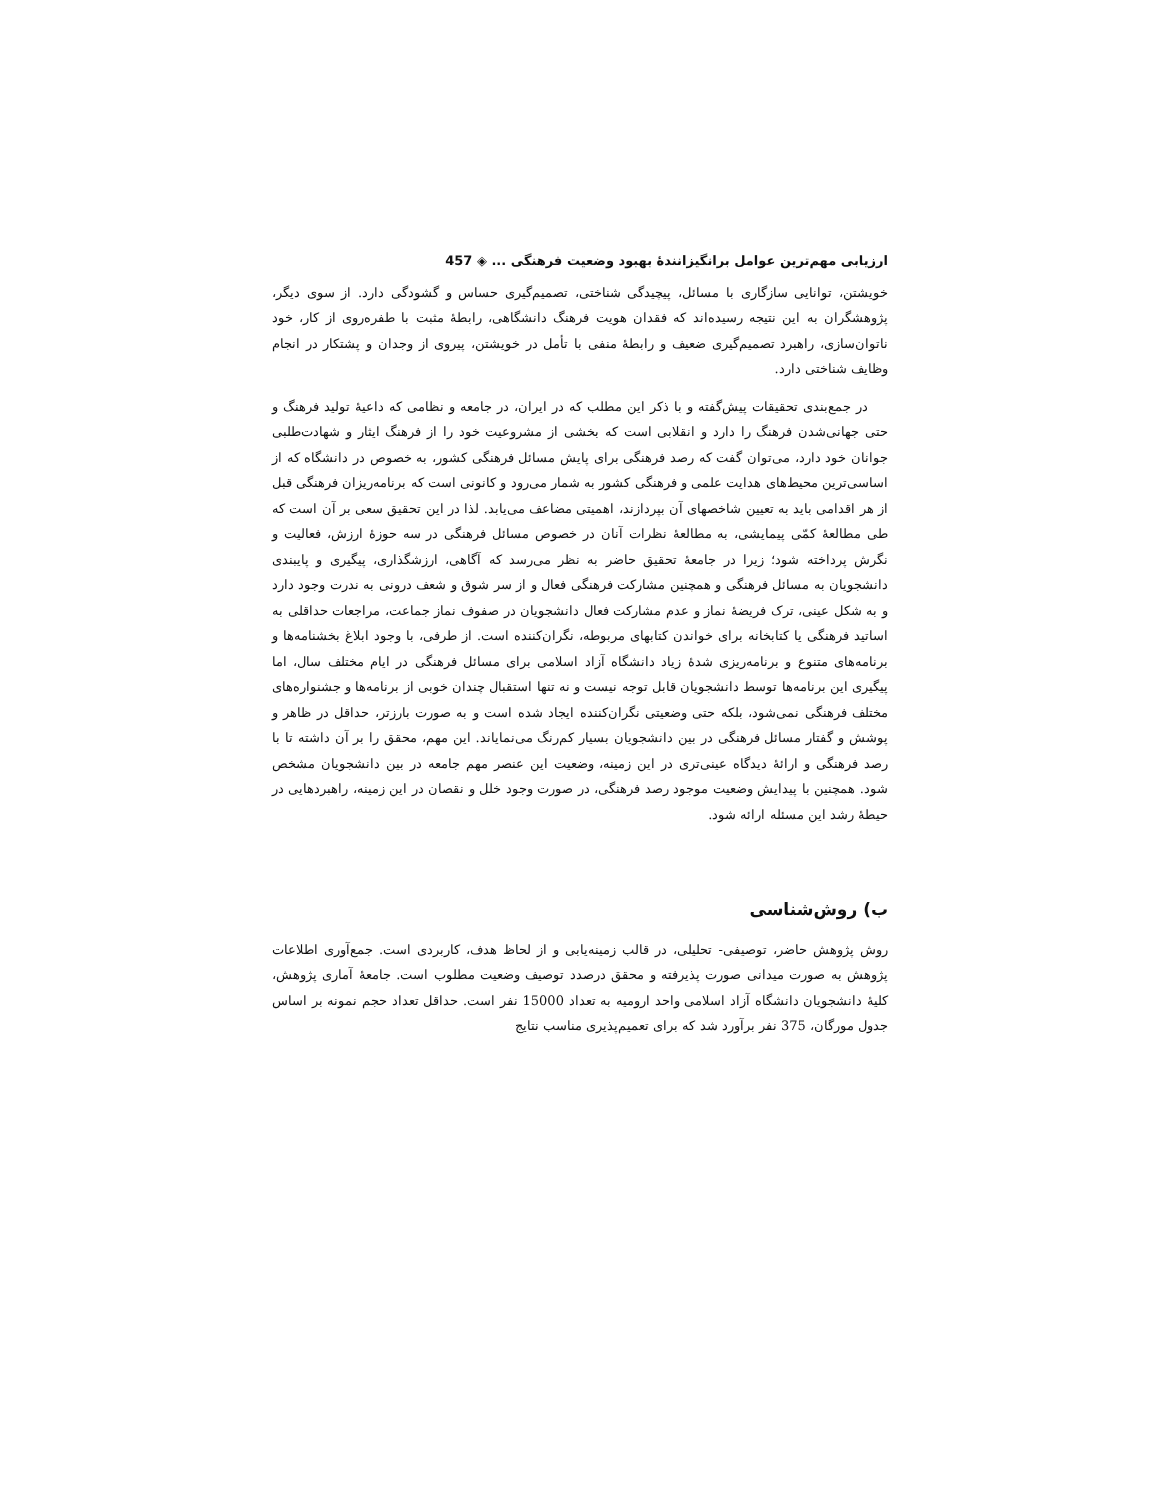ارزیابی مهم‌ترین عوامل برانگیزانندۀ بهبود وضعیت فرهنگی ... ◈ 457
خویشتن، توانایی سازگاری با مسائل، پیچیدگی شناختی، تصمیم‌گیری حساس و گشودگی دارد. از سوی دیگر، پژوهشگران به این نتیجه رسیده‌اند که فقدان هویت فرهنگ دانشگاهی، رابطۀ مثبت با طفره‌روی از کار، خود ناتوان‌سازی، راهبرد تصمیم‌گیری ضعیف و رابطۀ منفی با تأمل در خویشتن، پیروی از وجدان و پشتکار در انجام وظایف شناختی دارد.
در جمع‌بندی تحقیقات پیش‌گفته و با ذکر این مطلب که در ایران، در جامعه و نظامی که داعیۀ تولید فرهنگ و حتی جهانی‌شدن فرهنگ را دارد و انقلابی است که بخشی از مشروعیت خود را از فرهنگ ایثار و شهادت‌طلبی جوانان خود دارد، می‌توان گفت که رصد فرهنگی برای پایش مسائل فرهنگی کشور، به خصوص در دانشگاه که از اساسی‌ترین محیط‌های هدایت علمی و فرهنگی کشور به شمار می‌رود و کانونی است که برنامه‌ریزان فرهنگی قبل از هر اقدامی باید به تعیین شاخصهای آن بپردازند، اهمیتی مضاعف می‌یابد. لذا در این تحقیق سعی بر آن است که طی مطالعۀ کمّی پیمایشی، به مطالعۀ نظرات آنان در خصوص مسائل فرهنگی در سه حوزۀ ارزش، فعالیت و نگرش پرداخته شود؛ زیرا در جامعۀ تحقیق حاضر به نظر می‌رسد که آگاهی، ارزشگذاری، پیگیری و پایبندی دانشجویان به مسائل فرهنگی و همچنین مشارکت فرهنگی فعال و از سر شوق و شعف درونی به ندرت وجود دارد و به شکل عینی، ترک فریضۀ نماز و عدم مشارکت فعال دانشجویان در صفوف نماز جماعت، مراجعات حداقلی به اساتید فرهنگی یا کتابخانه برای خواندن کتابهای مربوطه، نگران‌کننده است. از طرفی، با وجود ابلاغ بخشنامه‌ها و برنامه‌های متنوع و برنامه‌ریزی شدۀ زیاد دانشگاه آزاد اسلامی برای مسائل فرهنگی در ایام مختلف سال، اما پیگیری این برنامه‌ها توسط دانشجویان قابل توجه نیست و نه تنها استقبال چندان خوبی از برنامه‌ها و جشنواره‌های مختلف فرهنگی نمی‌شود، بلکه حتی وضعیتی نگران‌کننده ایجاد شده است و به صورت بارزتر، حداقل در ظاهر و پوشش و گفتار مسائل فرهنگی در بین دانشجویان بسیار کم‌رنگ می‌نمایاند. این مهم، محقق را بر آن داشته تا با رصد فرهنگی و ارائۀ دیدگاه عینی‌تری در این زمینه، وضعیت این عنصر مهم جامعه در بین دانشجویان مشخص شود. همچنین با پیدایش وضعیت موجود رصد فرهنگی، در صورت وجود خلل و نقصان در این زمینه، راهبردهایی در حیطۀ رشد این مسئله ارائه شود.
ب) روش‌شناسی
روش پژوهش حاضر، توصیفی- تحلیلی، در قالب زمینه‌یابی و از لحاظ هدف، کاربردی است. جمع‌آوری اطلاعات پژوهش به صورت میدانی صورت پذیرفته و محقق درصدد توصیف وضعیت مطلوب است. جامعۀ آماری پژوهش، کلیۀ دانشجویان دانشگاه آزاد اسلامی واحد ارومیه به تعداد 15000 نفر است. حداقل تعداد حجم نمونه بر اساس جدول مورگان، 375 نفر برآورد شد که برای تعمیم‌پذیری مناسب نتایج